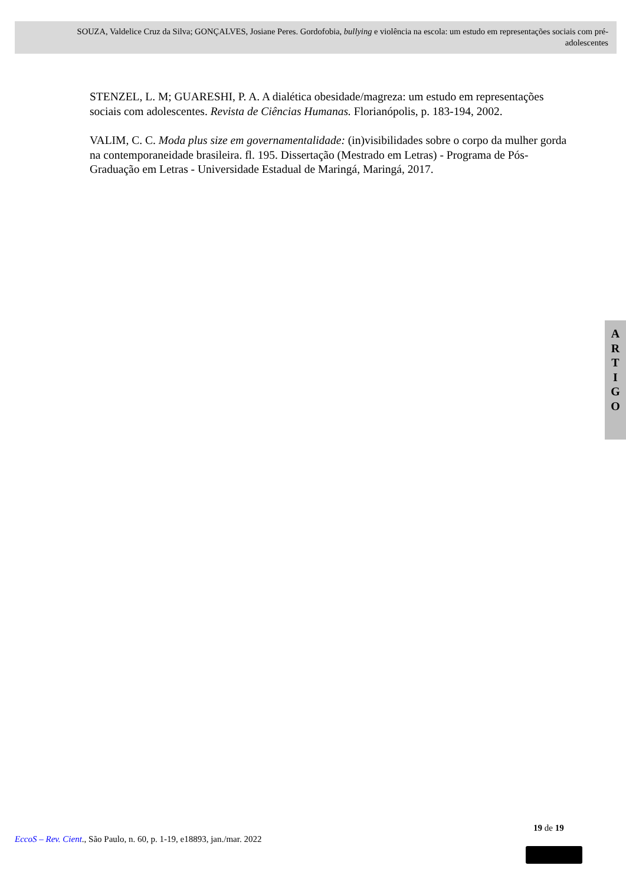SOUZA, Valdelice Cruz da Silva; GONÇALVES, Josiane Peres. Gordofobia, bullying e violência na escola: um estudo em representações sociais com pré-adolescentes
STENZEL, L. M; GUARESHI, P. A. A dialética obesidade/magreza: um estudo em representações sociais com adolescentes. Revista de Ciências Humanas. Florianópolis, p. 183-194, 2002.
VALIM, C. C. Moda plus size em governamentalidade: (in)visibilidades sobre o corpo da mulher gorda na contemporaneidade brasileira. fl. 195. Dissertação (Mestrado em Letras) - Programa de Pós-Graduação em Letras - Universidade Estadual de Maringá, Maringá, 2017.
A
R
T
I
G
O
19 de 19
EccoS – Rev. Cient., São Paulo, n. 60, p. 1-19, e18893, jan./mar. 2022